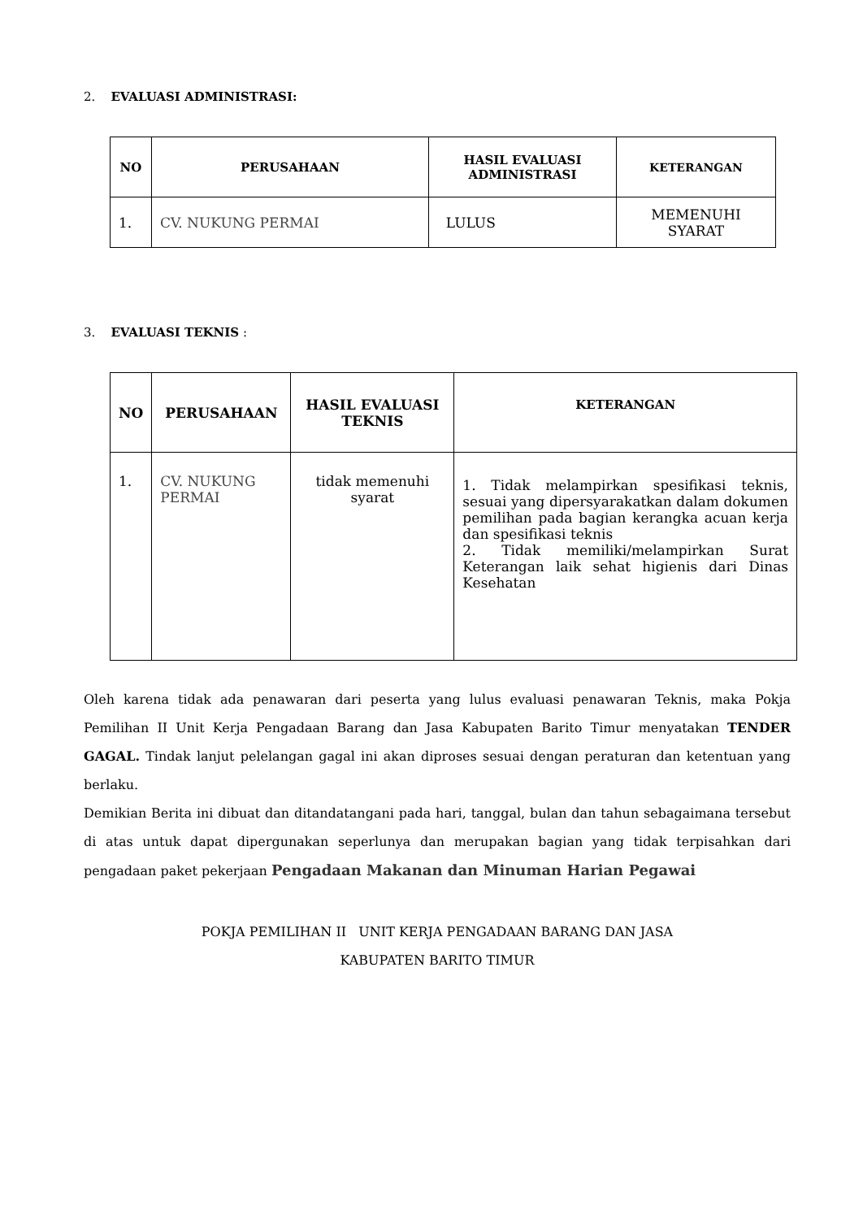2. EVALUASI ADMINISTRASI:
| NO | PERUSAHAAN | HASIL EVALUASI ADMINISTRASI | KETERANGAN |
| --- | --- | --- | --- |
| 1. | CV. NUKUNG PERMAI | LULUS | MEMENUHI SYARAT |
3. EVALUASI TEKNIS :
| NO | PERUSAHAAN | HASIL EVALUASI TEKNIS | KETERANGAN |
| --- | --- | --- | --- |
| 1. | CV. NUKUNG PERMAI | tidak memenuhi syarat | 1. Tidak melampirkan spesifikasi teknis, sesuai yang dipersyarakatkan dalam dokumen pemilihan pada bagian kerangka acuan kerja dan spesifikasi teknis 2. Tidak memiliki/melampirkan Surat Keterangan laik sehat higienis dari Dinas Kesehatan |
Oleh karena tidak ada penawaran dari peserta yang lulus evaluasi penawaran Teknis, maka Pokja Pemilihan II Unit Kerja Pengadaan Barang dan Jasa Kabupaten Barito Timur menyatakan TENDER GAGAL. Tindak lanjut pelelangan gagal ini akan diproses sesuai dengan peraturan dan ketentuan yang berlaku.
Demikian Berita ini dibuat dan ditandatangani pada hari, tanggal, bulan dan tahun sebagaimana tersebut di atas untuk dapat dipergunakan seperlunya dan merupakan bagian yang tidak terpisahkan dari pengadaan paket pekerjaan Pengadaan Makanan dan Minuman Harian Pegawai
POKJA PEMILIHAN II UNIT KERJA PENGADAAN BARANG DAN JASA
KABUPATEN BARITO TIMUR